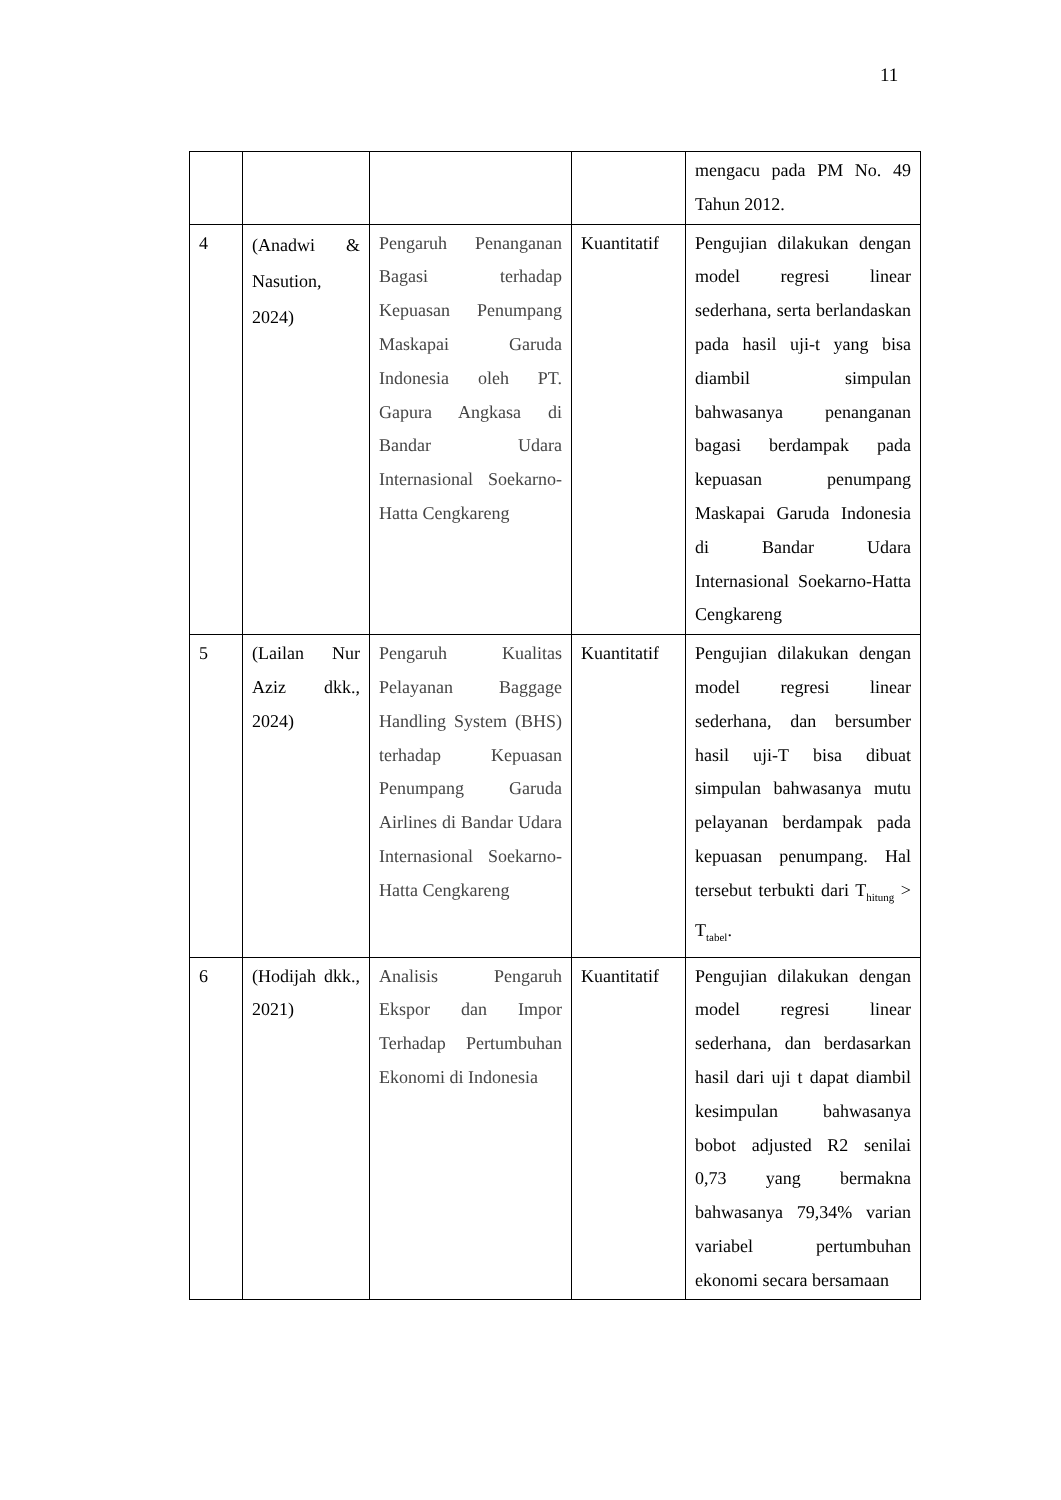11
| | | | | mengacu pada PM No. 49 Tahun 2012. |
| 4 | (Anadwi & Nasution, 2024) | Pengaruh Penanganan Bagasi terhadap Kepuasan Penumpang Maskapai Garuda Indonesia oleh PT. Gapura Angkasa di Bandar Udara Internasional Soekarno-Hatta Cengkareng | Kuantitatif | Pengujian dilakukan dengan model regresi linear sederhana, serta berlandaskan pada hasil uji-t yang bisa diambil simpulan bahwasanya penanganan bagasi berdampak pada kepuasan penumpang Maskapai Garuda Indonesia di Bandar Udara Internasional Soekarno-Hatta Cengkareng |
| 5 | (Lailan Nur Aziz dkk., 2024) | Pengaruh Kualitas Pelayanan Baggage Handling System (BHS) terhadap Kepuasan Penumpang Garuda Airlines di Bandar Udara Internasional Soekarno-Hatta Cengkareng | Kuantitatif | Pengujian dilakukan dengan model regresi linear sederhana, dan bersumber hasil uji-T bisa dibuat simpulan bahwasanya mutu pelayanan berdampak pada kepuasan penumpang. Hal tersebut terbukti dari T<sub>hitung</sub> > T<sub>tabel</sub>. |
| 6 | (Hodijah dkk., 2021) | Analisis Pengaruh Ekspor dan Impor Terhadap Pertumbuhan Ekonomi di Indonesia | Kuantitatif | Pengujian dilakukan dengan model regresi linear sederhana, dan berdasarkan hasil dari uji t dapat diambil kesimpulan bahwasanya bobot adjusted R2 senilai 0,73 yang bermakna bahwasanya 79,34% varian variabel pertumbuhan ekonomi secara bersamaan |